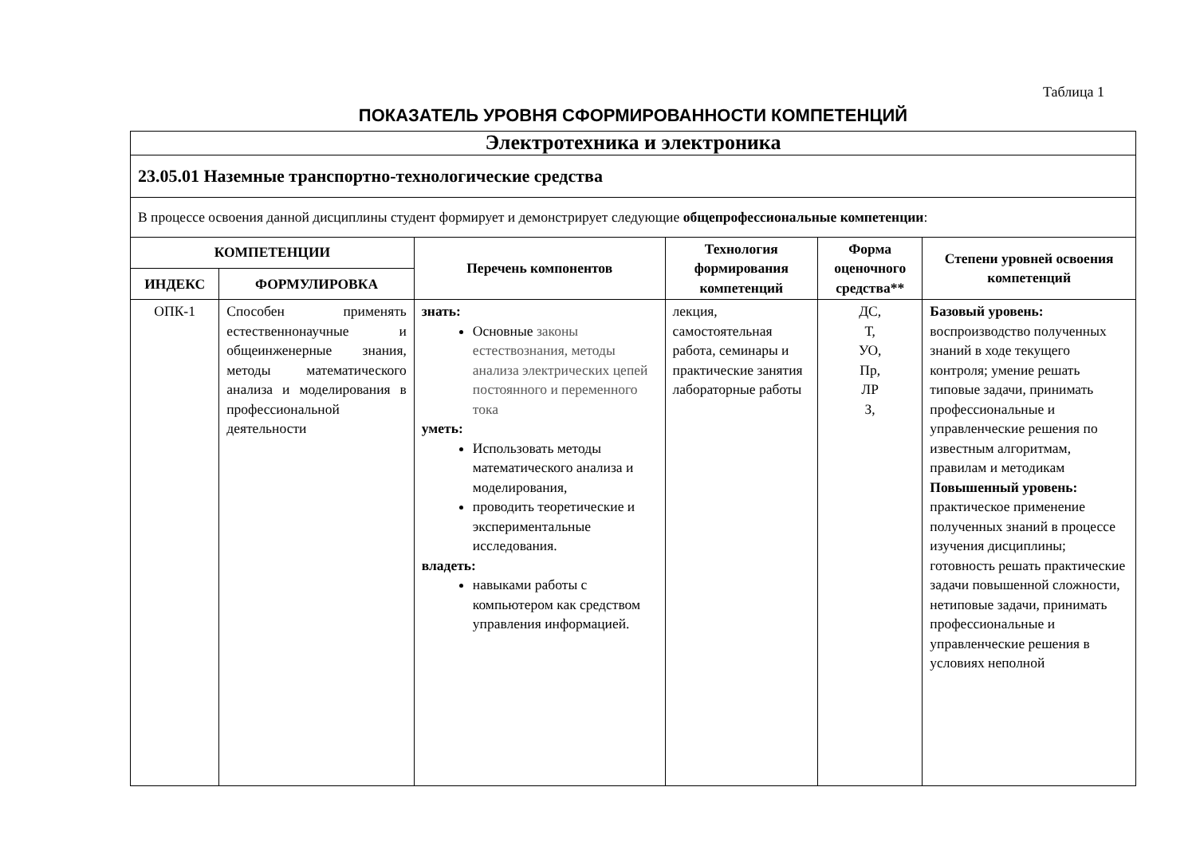Таблица 1
ПОКАЗАТЕЛЬ УРОВНЯ СФОРМИРОВАННОСТИ КОМПЕТЕНЦИЙ
| Электротехника и электроника | | | | | |
| 23.05.01 Наземные транспортно-технологические средства | | | | | |
| В процессе освоения данной дисциплины студент формирует и демонстрирует следующие общепрофессиональные компетенции : | | | | | |
| КОМПЕТЕНЦИИ | | Перечень компонентов | Технология формирования компетенций | Форма оценочного средства** | Степени уровней освоения компетенций |
| ИНДЕКС | ФОРМУЛИРОВКА | | | | |
| ОПК-1 | Способен применять естественнонаучные и общеинженерные знания, методы математического анализа и моделирования в профессиональной деятельности | знать: Основные законы естествознания, методы анализа электрических цепей постоянного и переменного тока уметь: Использовать методы математического анализа и моделирования, проводить теоретические и экспериментальные исследования. владеть: навыками работы с компьютером как средством управления информацией. | лекция, самостоятельная работа, семинары и практические занятия лабораторные работы | ДС, Т, УО, Пр, ЛР З, | Базовый уровень: воспроизводство полученных знаний в ходе текущего контроля; умение решать типовые задачи, принимать профессиональные и управленческие решения по известным алгоритмам, правилам и методикам Повышенный уровень: практическое применение полученных знаний в процессе изучения дисциплины; готовность решать практические задачи повышенной сложности, нетиповые задачи, принимать профессиональные и управленческие решения в условиях неполной |